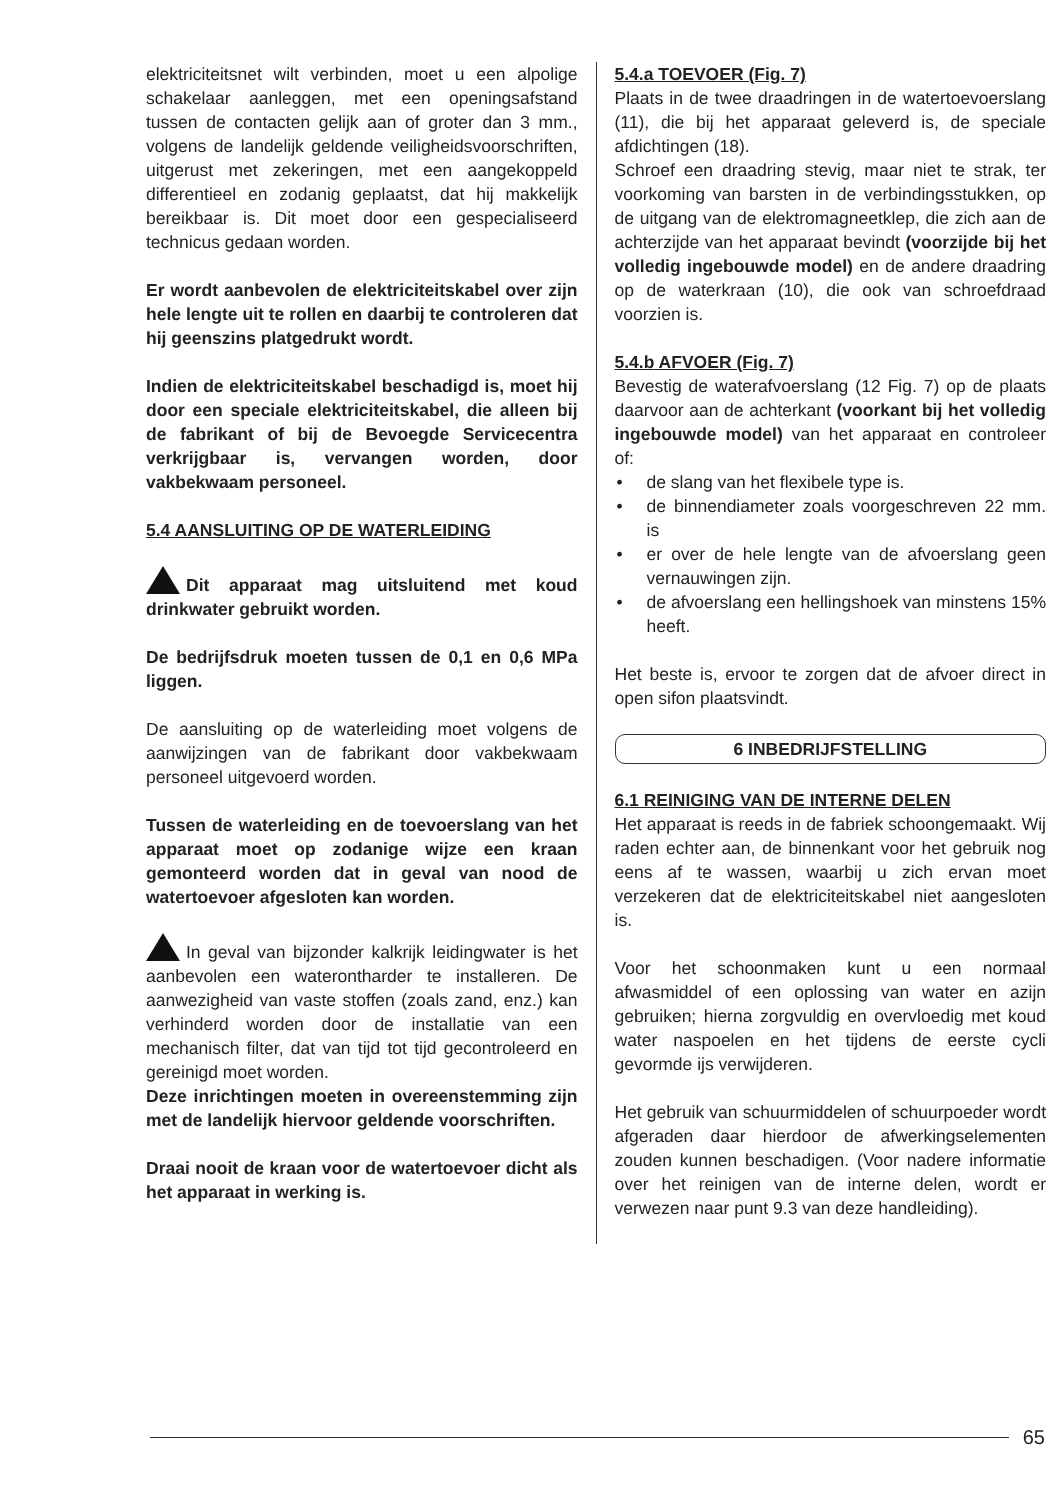elektriciteitsnet wilt verbinden, moet u een alpolige schakelaar aanleggen, met een openingsafstand tussen de contacten gelijk aan of groter dan 3 mm., volgens de landelijk geldende veiligheidsvoorschriften, uitgerust met zekeringen, met een aangekoppeld differentieel en zodanig geplaatst, dat hij makkelijk bereikbaar is. Dit moet door een gespecialiseerd technicus gedaan worden.
Er wordt aanbevolen de elektriciteitskabel over zijn hele lengte uit te rollen en daarbij te controleren dat hij geenszins platgedrukt wordt.
Indien de elektriciteitskabel beschadigd is, moet hij door een speciale elektriciteitskabel, die alleen bij de fabrikant of bij de Bevoegde Servicecentra verkrijgbaar is, vervangen worden, door vakbekwaam personeel.
5.4 AANSLUITING OP DE WATERLEIDING
Dit apparaat mag uitsluitend met koud drinkwater gebruikt worden.
De bedrijfsdruk moeten tussen de 0,1 en 0,6 MPa liggen.
De aansluiting op de waterleiding moet volgens de aanwijzingen van de fabrikant door vakbekwaam personeel uitgevoerd worden.
Tussen de waterleiding en de toevoerslang van het apparaat moet op zodanige wijze een kraan gemonteerd worden dat in geval van nood de watertoevoer afgesloten kan worden.
In geval van bijzonder kalkrijk leidingwater is het aanbevolen een waterontharder te installeren. De aanwezigheid van vaste stoffen (zoals zand, enz.) kan verhinderd worden door de installatie van een mechanisch filter, dat van tijd tot tijd gecontroleerd en gereinigd moet worden.
Deze inrichtingen moeten in overeenstemming zijn met de landelijk hiervoor geldende voorschriften.
Draai nooit de kraan voor de watertoevoer dicht als het apparaat in werking is.
5.4.a TOEVOER (Fig. 7)
Plaats in de twee draadringen in de watertoevoerslang (11), die bij het apparaat geleverd is, de speciale afdichtingen (18).
Schroef een draadring stevig, maar niet te strak, ter voorkoming van barsten in de verbindingsstukken, op de uitgang van de elektromagneetklep, die zich aan de achterzijde van het apparaat bevindt (voorzijde bij het volledig ingebouwde model) en de andere draadring op de waterkraan (10), die ook van schroefdraad voorzien is.
5.4.b AFVOER (Fig. 7)
Bevestig de waterafvoerslang (12 Fig. 7) op de plaats daarvoor aan de achterkant (voorkant bij het volledig ingebouwde model) van het apparaat en controleer of:
• de slang van het flexibele type is.
• de binnendiameter zoals voorgeschreven 22 mm. is
• er over de hele lengte van de afvoerslang geen vernauwingen zijn.
• de afvoerslang een hellingshoek van minstens 15% heeft.
Het beste is, ervoor te zorgen dat de afvoer direct in open sifon plaatsvindt.
6 INBEDRIJFSTELLING
6.1 REINIGING VAN DE INTERNE DELEN
Het apparaat is reeds in de fabriek schoongemaakt. Wij raden echter aan, de binnenkant voor het gebruik nog eens af te wassen, waarbij u zich ervan moet verzekeren dat de elektriciteitskabel niet aangesloten is.
Voor het schoonmaken kunt u een normaal afwasmiddel of een oplossing van water en azijn gebruiken; hierna zorgvuldig en overvloedig met koud water naspoelen en het tijdens de eerste cycli gevormde ijs verwijderen.
Het gebruik van schuurmiddelen of schuurpoeder wordt afgeraden daar hierdoor de afwerkingselementen zouden kunnen beschadigen. (Voor nadere informatie over het reinigen van de interne delen, wordt er verwezen naar punt 9.3 van deze handleiding).
65